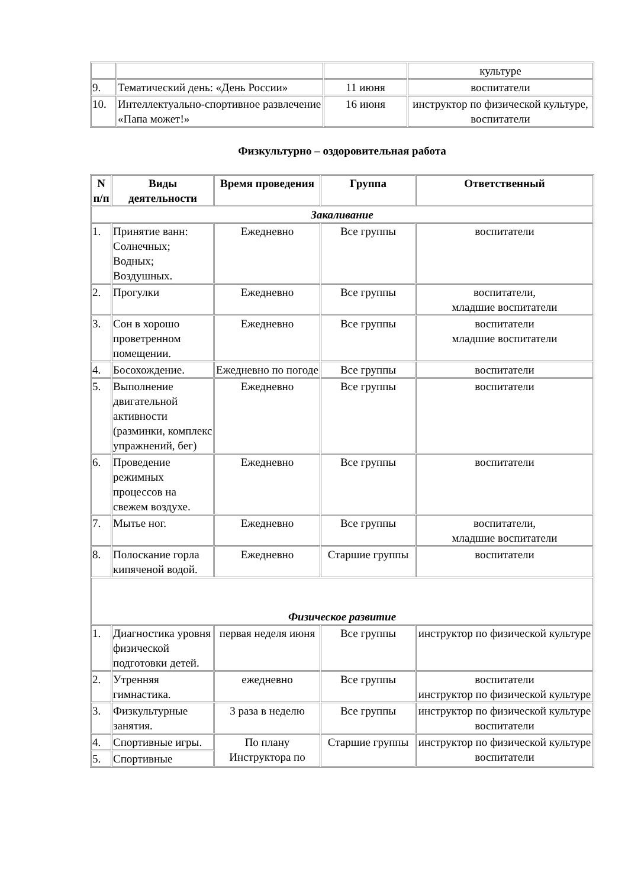| | | | культуре |
| 9. | Тематический день: «День России» | 11 июня | воспитатели |
| 10. | Интеллектуально-спортивное развлечение «Папа может!» | 16 июня | инструктор по физической культуре, воспитатели |
Физкультурно – оздоровительная работа
| N п/п | Виды деятельности | Время проведения | Группа | Ответственный |
| --- | --- | --- | --- | --- |
| Закаливание | | | | |
| 1. | Принятие ванн: Солнечных; Водных; Воздушных. | Ежедневно | Все группы | воспитатели |
| 2. | Прогулки | Ежедневно | Все группы | воспитатели, младшие воспитатели |
| 3. | Сон в хорошо проветренном помещении. | Ежедневно | Все группы | воспитатели младшие воспитатели |
| 4. | Босохождение. | Ежедневно по погоде | Все группы | воспитатели |
| 5. | Выполнение двигательной активности (разминки, комплекс упражнений, бег) | Ежедневно | Все группы | воспитатели |
| 6. | Проведение режимных процессов на свежем воздухе. | Ежедневно | Все группы | воспитатели |
| 7. | Мытье ног. | Ежедневно | Все группы | воспитатели, младшие воспитатели |
| 8. | Полоскание горла кипяченой водой. | Ежедневно | Старшие группы | воспитатели |
| Физическое развитие | | | | |
| 1. | Диагностика уровня физической подготовки детей. | первая неделя июня | Все группы | инструктор по физической культуре |
| 2. | Утренняя гимнастика. | ежедневно | Все группы | воспитатели инструктор по физической культуре |
| 3. | Физкультурные занятия. | 3 раза в неделю | Все группы | инструктор по физической культуре воспитатели |
| 4. | Спортивные игры. | По плану Инструктора по | Старшие группы | инструктор по физической культуре воспитатели |
| 5. | Спортивные | | | |